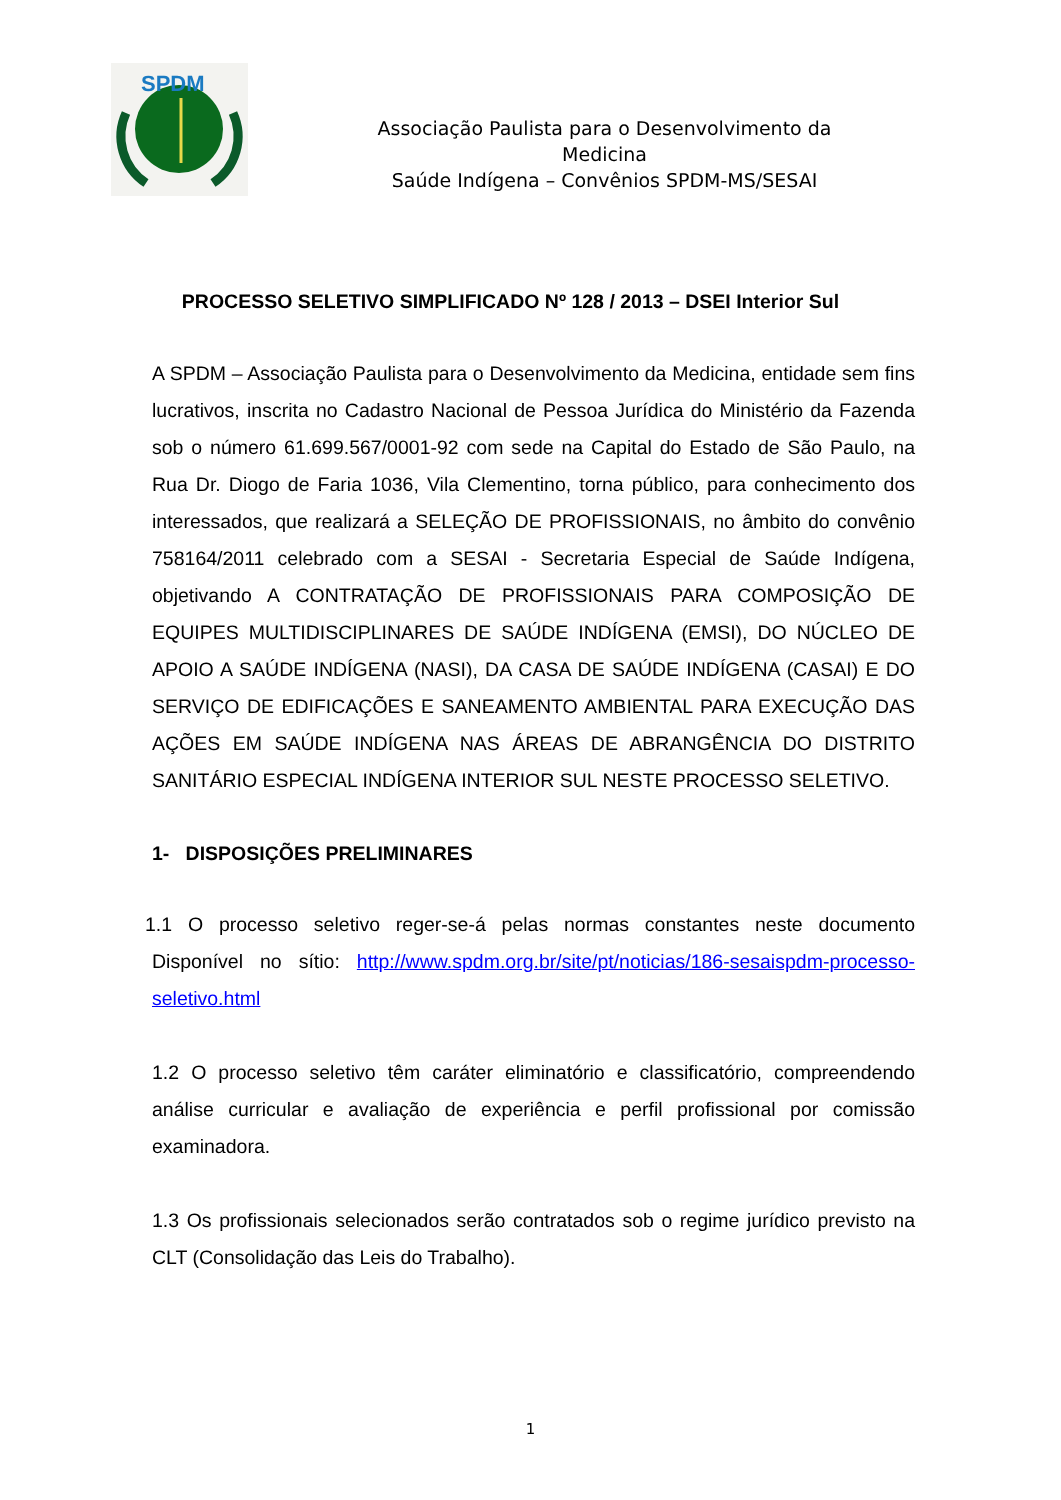SPDM
Associação Paulista para o Desenvolvimento da
Medicina
Saúde Indígena – Convênios SPDM-MS/SESAI
PROCESSO SELETIVO SIMPLIFICADO Nº 128 / 2013 – DSEI Interior Sul
A SPDM – Associação Paulista para o Desenvolvimento da Medicina, entidade sem fins lucrativos, inscrita no Cadastro Nacional de Pessoa Jurídica do Ministério da Fazenda sob o número 61.699.567/0001-92 com sede na Capital do Estado de São Paulo, na Rua Dr. Diogo de Faria 1036, Vila Clementino, torna público, para conhecimento dos interessados, que realizará a SELEÇÃO DE PROFISSIONAIS, no âmbito do convênio 758164/2011 celebrado com a SESAI - Secretaria Especial de Saúde Indígena, objetivando A CONTRATAÇÃO DE PROFISSIONAIS PARA COMPOSIÇÃO DE EQUIPES MULTIDISCIPLINARES DE SAÚDE INDÍGENA (EMSI), DO NÚCLEO DE APOIO A SAÚDE INDÍGENA (NASI), DA CASA DE SAÚDE INDÍGENA (CASAI) E DO SERVIÇO DE EDIFICAÇÕES E SANEAMENTO AMBIENTAL PARA EXECUÇÃO DAS AÇÕES EM SAÚDE INDÍGENA NAS ÁREAS DE ABRANGÊNCIA DO DISTRITO SANITÁRIO ESPECIAL INDÍGENA INTERIOR SUL NESTE PROCESSO SELETIVO.
1- DISPOSIÇÕES PRELIMINARES
1.1 O processo seletivo reger-se-á pelas normas constantes neste documento Disponível no sítio: http://www.spdm.org.br/site/pt/noticias/186-sesaispdm-processo-seletivo.html
1.2 O processo seletivo têm caráter eliminatório e classificatório, compreendendo análise curricular e avaliação de experiência e perfil profissional por comissão examinadora.
1.3 Os profissionais selecionados serão contratados sob o regime jurídico previsto na CLT (Consolidação das Leis do Trabalho).
1